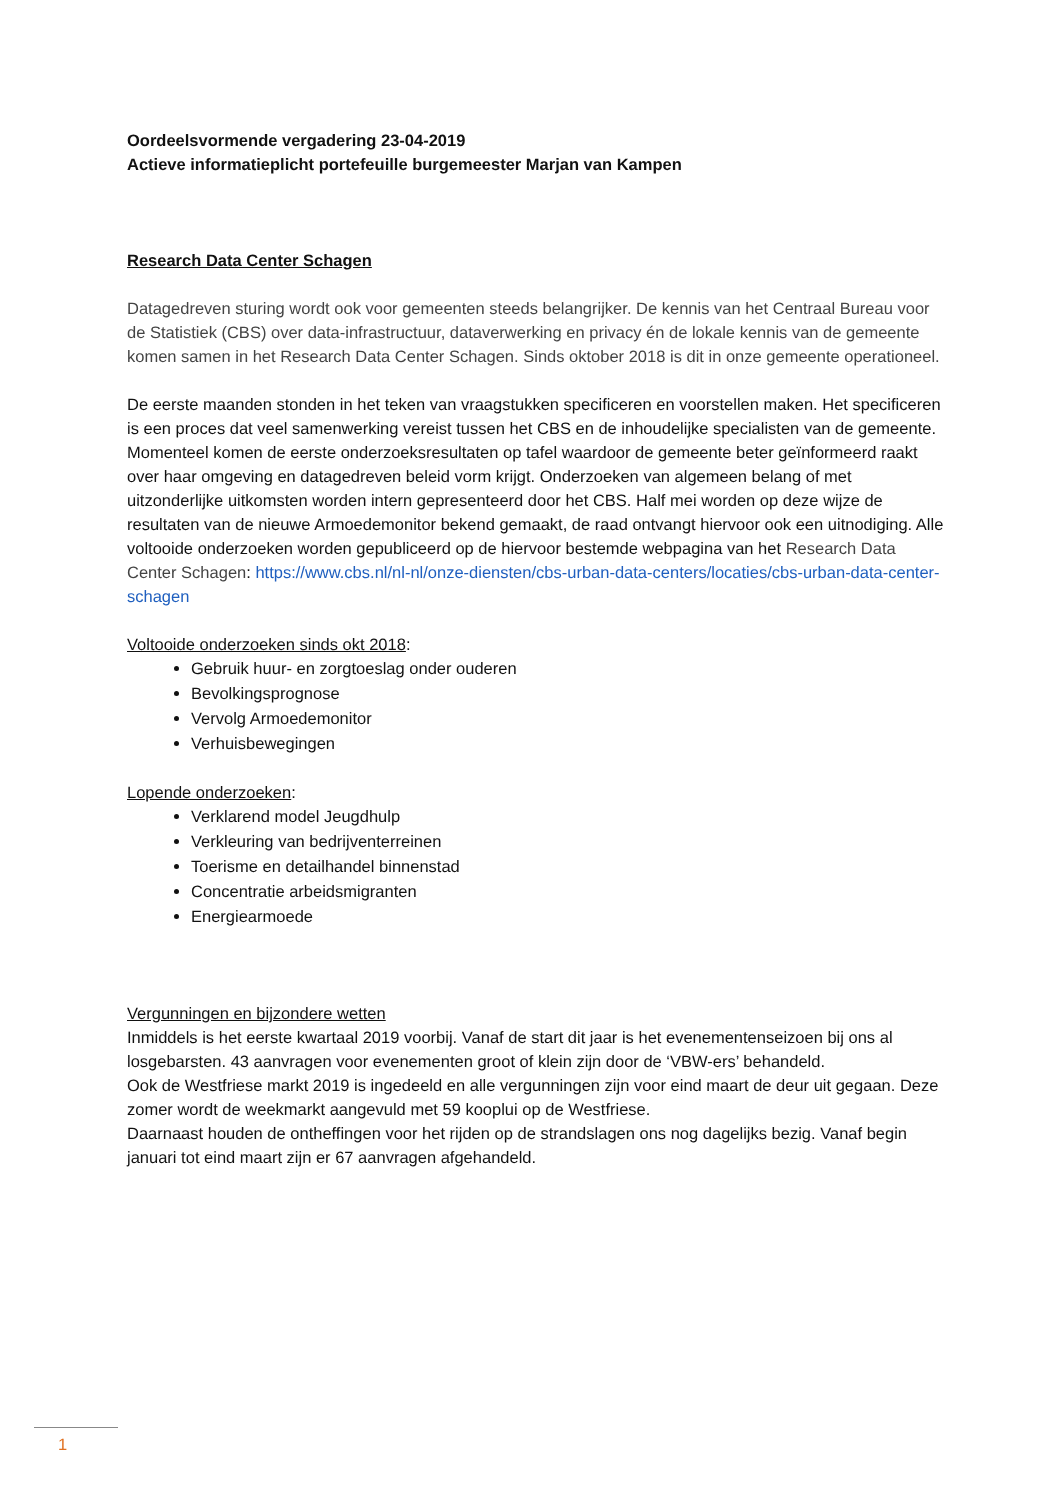Oordeelsvormende vergadering 23-04-2019
Actieve informatieplicht portefeuille burgemeester Marjan van Kampen
Research Data Center Schagen
Datagedreven sturing wordt ook voor gemeenten steeds belangrijker. De kennis van het Centraal Bureau voor de Statistiek (CBS) over data-infrastructuur, dataverwerking en privacy én de lokale kennis van de gemeente komen samen in het Research Data Center Schagen. Sinds oktober 2018 is dit in onze gemeente operationeel.
De eerste maanden stonden in het teken van vraagstukken specificeren en voorstellen maken. Het specificeren is een proces dat veel samenwerking vereist tussen het CBS en de inhoudelijke specialisten van de gemeente. Momenteel komen de eerste onderzoeksresultaten op tafel waardoor de gemeente beter geïnformeerd raakt over haar omgeving en datagedreven beleid vorm krijgt. Onderzoeken van algemeen belang of met uitzonderlijke uitkomsten worden intern gepresenteerd door het CBS. Half mei worden op deze wijze de resultaten van de nieuwe Armoedemonitor bekend gemaakt, de raad ontvangt hiervoor ook een uitnodiging. Alle voltooide onderzoeken worden gepubliceerd op de hiervoor bestemde webpagina van het Research Data Center Schagen: https://www.cbs.nl/nl-nl/onze-diensten/cbs-urban-data-centers/locaties/cbs-urban-data-center-schagen
Voltooide onderzoeken sinds okt 2018:
Gebruik huur- en zorgtoeslag onder ouderen
Bevolkingsprognose
Vervolg Armoedemonitor
Verhuisbewegingen
Lopende onderzoeken:
Verklarend model Jeugdhulp
Verkleuring van bedrijventerreinen
Toerisme en detailhandel binnenstad
Concentratie arbeidsmigranten
Energiearmoede
Vergunningen en bijzondere wetten
Inmiddels is het eerste kwartaal 2019 voorbij. Vanaf de start dit jaar is het evenementenseizoen bij ons al losgebarsten. 43 aanvragen voor evenementen groot of klein zijn door de ‘VBW-ers’ behandeld.
Ook de Westfriese markt 2019 is ingedeeld en alle vergunningen zijn voor eind maart de deur uit gegaan. Deze zomer wordt de weekmarkt aangevuld met 59 kooplui op de Westfriese.
Daarnaast houden de ontheffingen voor het rijden op de strandslagen ons nog dagelijks bezig. Vanaf begin januari tot eind maart zijn er 67 aanvragen afgehandeld.
1